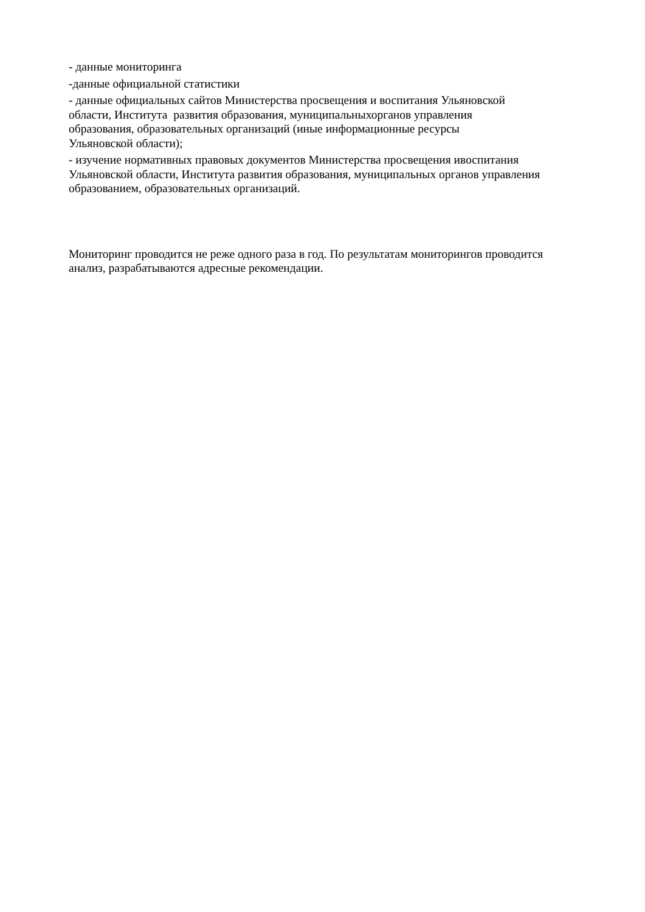- данные мониторинга
-данные официальной статистики
- данные официальных сайтов Министерства просвещения и воспитания Ульяновской
области, Института развития образования, муниципальныхорганов управления
образования, образовательных организаций (иные информационные ресурсы
Ульяновской области);
- изучение нормативных правовых документов Министерства просвещения ивоспитания
Ульяновской области, Института развития образования, муниципальных органов управления
образованием, образовательных организаций.
Мониторинг проводится не реже одного раза в год. По результатам мониторингов проводится
анализ, разрабатываются адресные рекомендации.